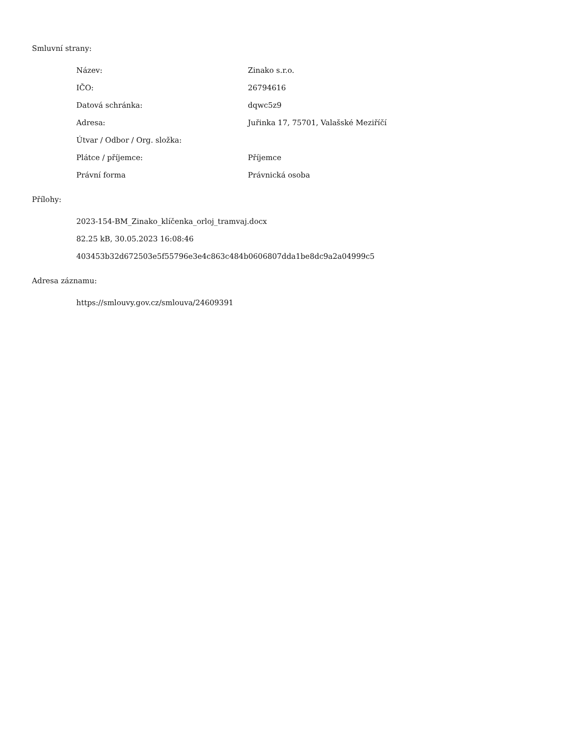Smluvní strany:
| Název: | Zinako s.r.o. |
| IČO: | 26794616 |
| Datová schránka: | dqwc5z9 |
| Adresa: | Juřinka 17, 75701, Valašské Meziříčí |
| Útvar / Odbor / Org. složka: | |
| Plátce / příjemce: | Příjemce |
| Právní forma | Právnická osoba |
Přílohy:
2023-154-BM_Zinako_klíčenka_orloj_tramvaj.docx
82.25 kB, 30.05.2023 16:08:46
403453b32d672503e5f55796e3e4c863c484b0606807dda1be8dc9a2a04999c5
Adresa záznamu:
https://smlouvy.gov.cz/smlouva/24609391